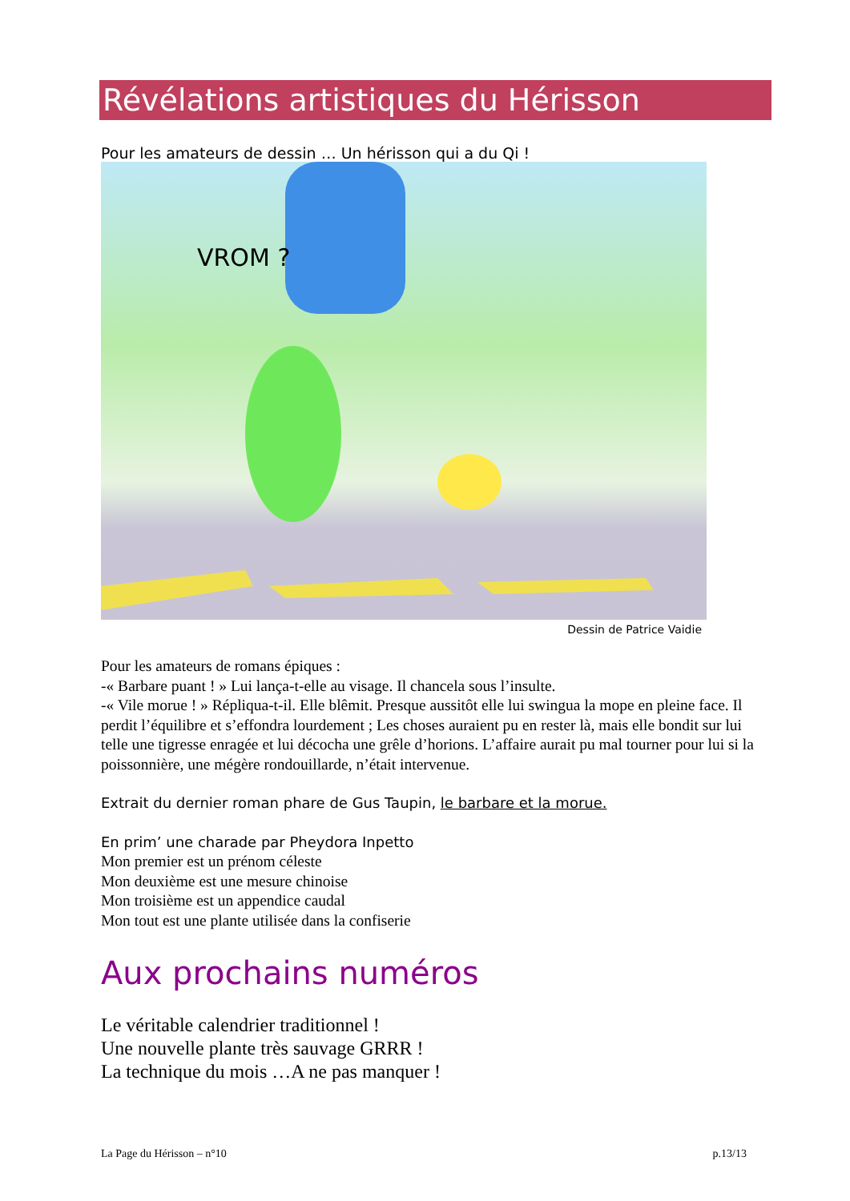Révélations artistiques du Hérisson
Pour les amateurs de dessin … Un hérisson qui a du Qi !
VROM ?
Dessin de Patrice Vaidie
Pour les amateurs de romans épiques :
-« Barbare puant ! » Lui lança-t-elle au visage. Il chancela sous l’insulte.
-« Vile morue ! » Répliqua-t-il. Elle blêmit. Presque aussitôt elle lui swingua la mope en pleine face. Il perdit l’équilibre et s’effondra lourdement ; Les choses auraient pu en rester là, mais elle bondit sur lui telle une tigresse enragée et lui décocha une grêle d’horions. L’affaire aurait pu mal tourner pour lui si la poissonnière, une mégère rondouillarde, n’était intervenue.
Extrait du dernier roman phare de Gus Taupin, le barbare et la morue.
En prim’ une charade par Pheydora Inpetto
Mon premier est un prénom céleste
Mon deuxième est une mesure chinoise
Mon troisième est un appendice caudal
Mon tout est une plante utilisée dans la confiserie
Aux prochains numéros
Le véritable calendrier traditionnel !
Une nouvelle plante très sauvage GRRR !
La technique du mois …A ne pas manquer !
La Page du Hérisson – n°10 p.13/13